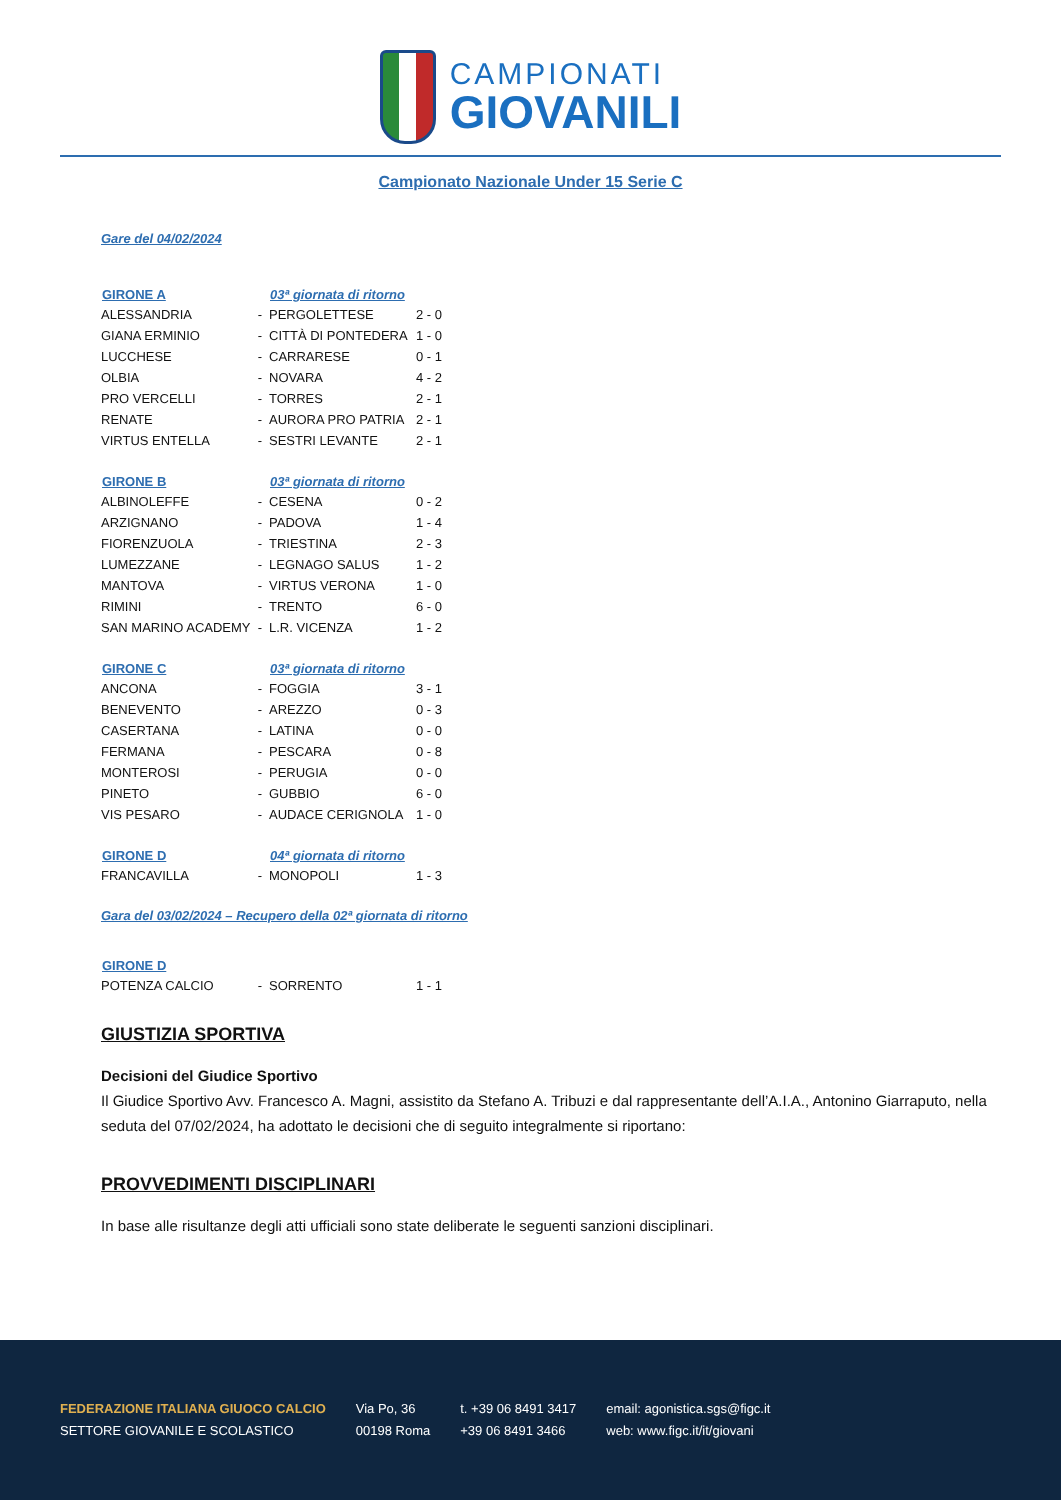CAMPIONATI
GIOVANILI
Campionato Nazionale Under 15 Serie C
Gare del 04/02/2024
| GIRONE A | | 03ª giornata di ritorno | |
| --- | --- | --- | --- |
| ALESSANDRIA | - | PERGOLETTESE | 2 - 0 |
| GIANA ERMINIO | - | CITTÀ DI PONTEDERA | 1 - 0 |
| LUCCHESE | - | CARRARESE | 0 - 1 |
| OLBIA | - | NOVARA | 4 - 2 |
| PRO VERCELLI | - | TORRES | 2 - 1 |
| RENATE | - | AURORA PRO PATRIA | 2 - 1 |
| VIRTUS ENTELLA | - | SESTRI LEVANTE | 2 - 1 |
| GIRONE B | | 03ª giornata di ritorno | |
| --- | --- | --- | --- |
| ALBINOLEFFE | - | CESENA | 0 - 2 |
| ARZIGNANO | - | PADOVA | 1 - 4 |
| FIORENZUOLA | - | TRIESTINA | 2 - 3 |
| LUMEZZANE | - | LEGNAGO SALUS | 1 - 2 |
| MANTOVA | - | VIRTUS VERONA | 1 - 0 |
| RIMINI | - | TRENTO | 6 - 0 |
| SAN MARINO ACADEMY | - | L.R. VICENZA | 1 - 2 |
| GIRONE C | | 03ª giornata di ritorno | |
| --- | --- | --- | --- |
| ANCONA | - | FOGGIA | 3 - 1 |
| BENEVENTO | - | AREZZO | 0 - 3 |
| CASERTANA | - | LATINA | 0 - 0 |
| FERMANA | - | PESCARA | 0 - 8 |
| MONTEROSI | - | PERUGIA | 0 - 0 |
| PINETO | - | GUBBIO | 6 - 0 |
| VIS PESARO | - | AUDACE CERIGNOLA | 1 - 0 |
| GIRONE D | | 04ª giornata di ritorno | |
| --- | --- | --- | --- |
| FRANCAVILLA | - | MONOPOLI | 1 - 3 |
Gara del 03/02/2024 – Recupero della 02ª giornata di ritorno
| GIRONE D | | | |
| --- | --- | --- | --- |
| POTENZA CALCIO | - | SORRENTO | 1 - 1 |
GIUSTIZIA SPORTIVA
Decisioni del Giudice Sportivo
Il Giudice Sportivo Avv. Francesco A. Magni, assistito da Stefano A. Tribuzi e dal rappresentante dell’A.I.A., Antonino Giarraputo, nella seduta del 07/02/2024, ha adottato le decisioni che di seguito integralmente si riportano:
PROVVEDIMENTI DISCIPLINARI
In base alle risultanze degli atti ufficiali sono state deliberate le seguenti sanzioni disciplinari.
FEDERAZIONE ITALIANA GIUOCO CALCIO
SETTORE GIOVANILE E SCOLASTICO
Via Po, 36
00198 Roma
t. +39 06 8491 3417
+39 06 8491 3466
email: agonistica.sgs@figc.it
web: www.figc.it/it/giovani